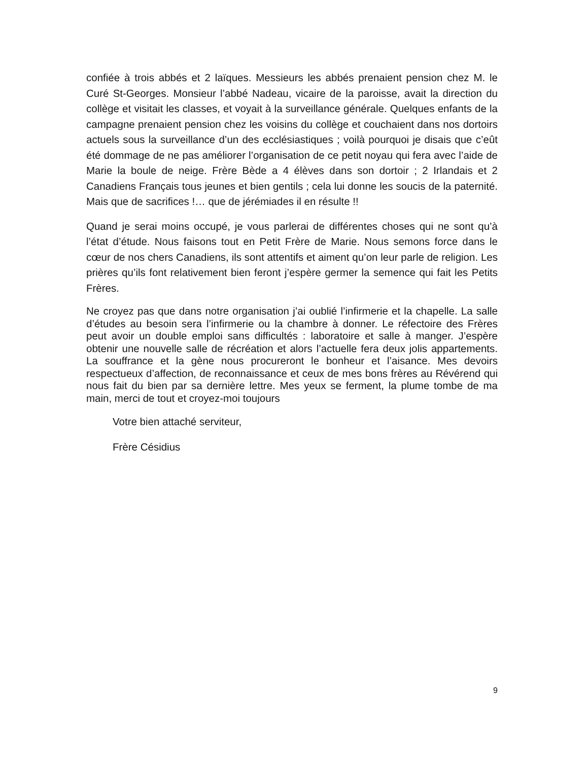confiée à trois abbés et 2 laïques. Messieurs les abbés prenaient pension chez M. le Curé St-Georges. Monsieur l’abbé Nadeau, vicaire de la paroisse, avait la direction du collège et visitait les classes, et voyait à la surveillance générale. Quelques enfants de la campagne prenaient pension chez les voisins du collège et couchaient dans nos dortoirs actuels sous la surveillance d’un des ecclésiastiques ; voilà pourquoi je disais que c’eût été dommage de ne pas améliorer l’organisation de ce petit noyau qui fera avec l’aide de Marie la boule de neige. Frère Bède a 4 élèves dans son dortoir ; 2 Irlandais et 2 Canadiens Français tous jeunes et bien gentils ; cela lui donne les soucis de la paternité. Mais que de sacrifices !… que de jérémiades il en résulte !!
Quand je serai moins occupé, je vous parlerai de différentes choses qui ne sont qu’à l’état d’étude. Nous faisons tout en Petit Frère de Marie. Nous semons force dans le cœur de nos chers Canadiens, ils sont attentifs et aiment qu’on leur parle de religion. Les prières qu’ils font relativement bien feront j’espère germer la semence qui fait les Petits Frères.
Ne croyez pas que dans notre organisation j’ai oublié l’infirmerie et la chapelle. La salle d’études au besoin sera l’infirmerie ou la chambre à donner. Le réfectoire des Frères peut avoir un double emploi sans difficultés : laboratoire et salle à manger. J’espère obtenir une nouvelle salle de récréation et alors l’actuelle fera deux jolis appartements. La souffrance et la gène nous procureront le bonheur et l’aisance. Mes devoirs respectueux d’affection, de reconnaissance et ceux de mes bons frères au Révérend qui nous fait du bien par sa dernière lettre. Mes yeux se ferment, la plume tombe de ma main, merci de tout et croyez-moi toujours
Votre bien attaché serviteur,
Frère Césidius
9